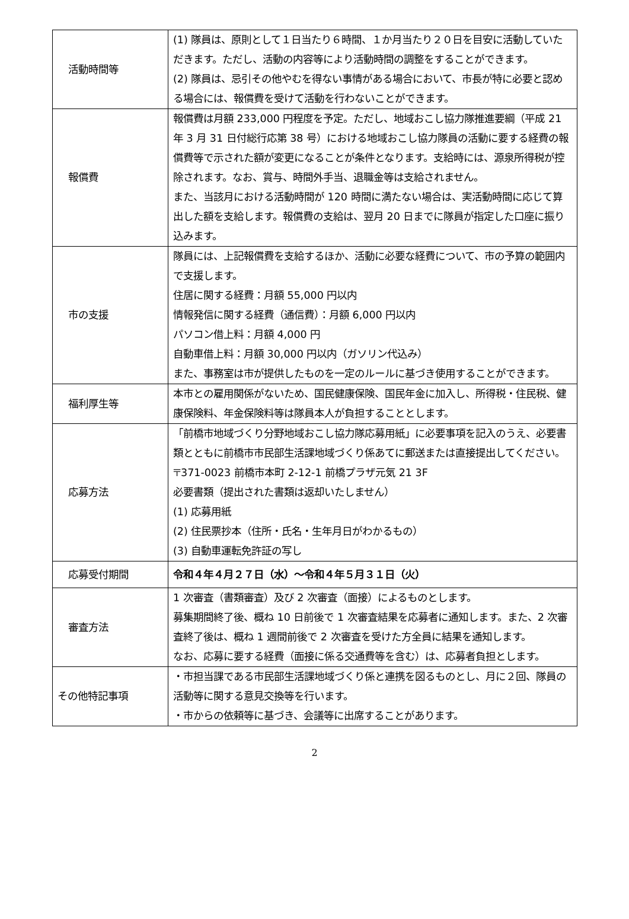| 活動時間等 | (1) 隊員は、原則として１日当たり６時間、１か月当たり２０日を目安に活動していただきます。ただし、活動の内容等により活動時間の調整をすることができます。 (2) 隊員は、忌引その他やむを得ない事情がある場合において、市長が特に必要と認める場合には、報償費を受けて活動を行わないことができます。 |
| 報償費 | 報償費は月額 233,000 円程度を予定。ただし、地域おこし協力隊推進要綱（平成 21 年 3 月 31 日付総行応第 38 号）における地域おこし協力隊員の活動に要する経費の報償費等で示された額が変更になることが条件となります。支給時には、源泉所得税が控除されます。なお、賞与、時間外手当、退職金等は支給されません。 また、当該月における活動時間が 120 時間に満たない場合は、実活動時間に応じて算出した額を支給します。報償費の支給は、翌月 20 日までに隊員が指定した口座に振り込みます。 |
| 市の支援 | 隊員には、上記報償費を支給するほか、活動に必要な経費について、市の予算の範囲内で支援します。 住居に関する経費：月額 55,000 円以内 情報発信に関する経費（通信費）：月額 6,000 円以内 パソコン借上料：月額 4,000 円 自動車借上料：月額 30,000 円以内（ガソリン代込み） また、事務室は市が提供したものを一定のルールに基づき使用することができます。 |
| 福利厚生等 | 本市との雇用関係がないため、国民健康保険、国民年金に加入し、所得税・住民税、健康保険料、年金保険料等は隊員本人が負担することとします。 |
| 応募方法 | 「前橋市地域づくり分野地域おこし協力隊応募用紙」に必要事項を記入のうえ、必要書類とともに前橋市市民部生活課地域づくり係あてに郵送または直接提出してください。 〒371-0023 前橋市本町 2-12-1 前橋プラザ元気 21 3F 必要書類（提出された書類は返却いたしません） (1) 応募用紙 (2) 住民票抄本（住所・氏名・生年月日がわかるもの） (3) 自動車運転免許証の写し |
| 応募受付期間 | 令和４年４月２７日（水）～令和４年５月３１日（火） |
| 審査方法 | 1 次審査（書類審査）及び 2 次審査（面接）によるものとします。 募集期間終了後、概ね 10 日前後で 1 次審査結果を応募者に通知します。また、2 次審査終了後は、概ね 1 週間前後で 2 次審査を受けた方全員に結果を通知します。 なお、応募に要する経費（面接に係る交通費等を含む）は、応募者負担とします。 |
| その他特記事項 | ・市担当課である市民部生活課地域づくり係と連携を図るものとし、月に２回、隊員の活動等に関する意見交換等を行います。 ・市からの依頼等に基づき、会議等に出席することがあります。 |
2